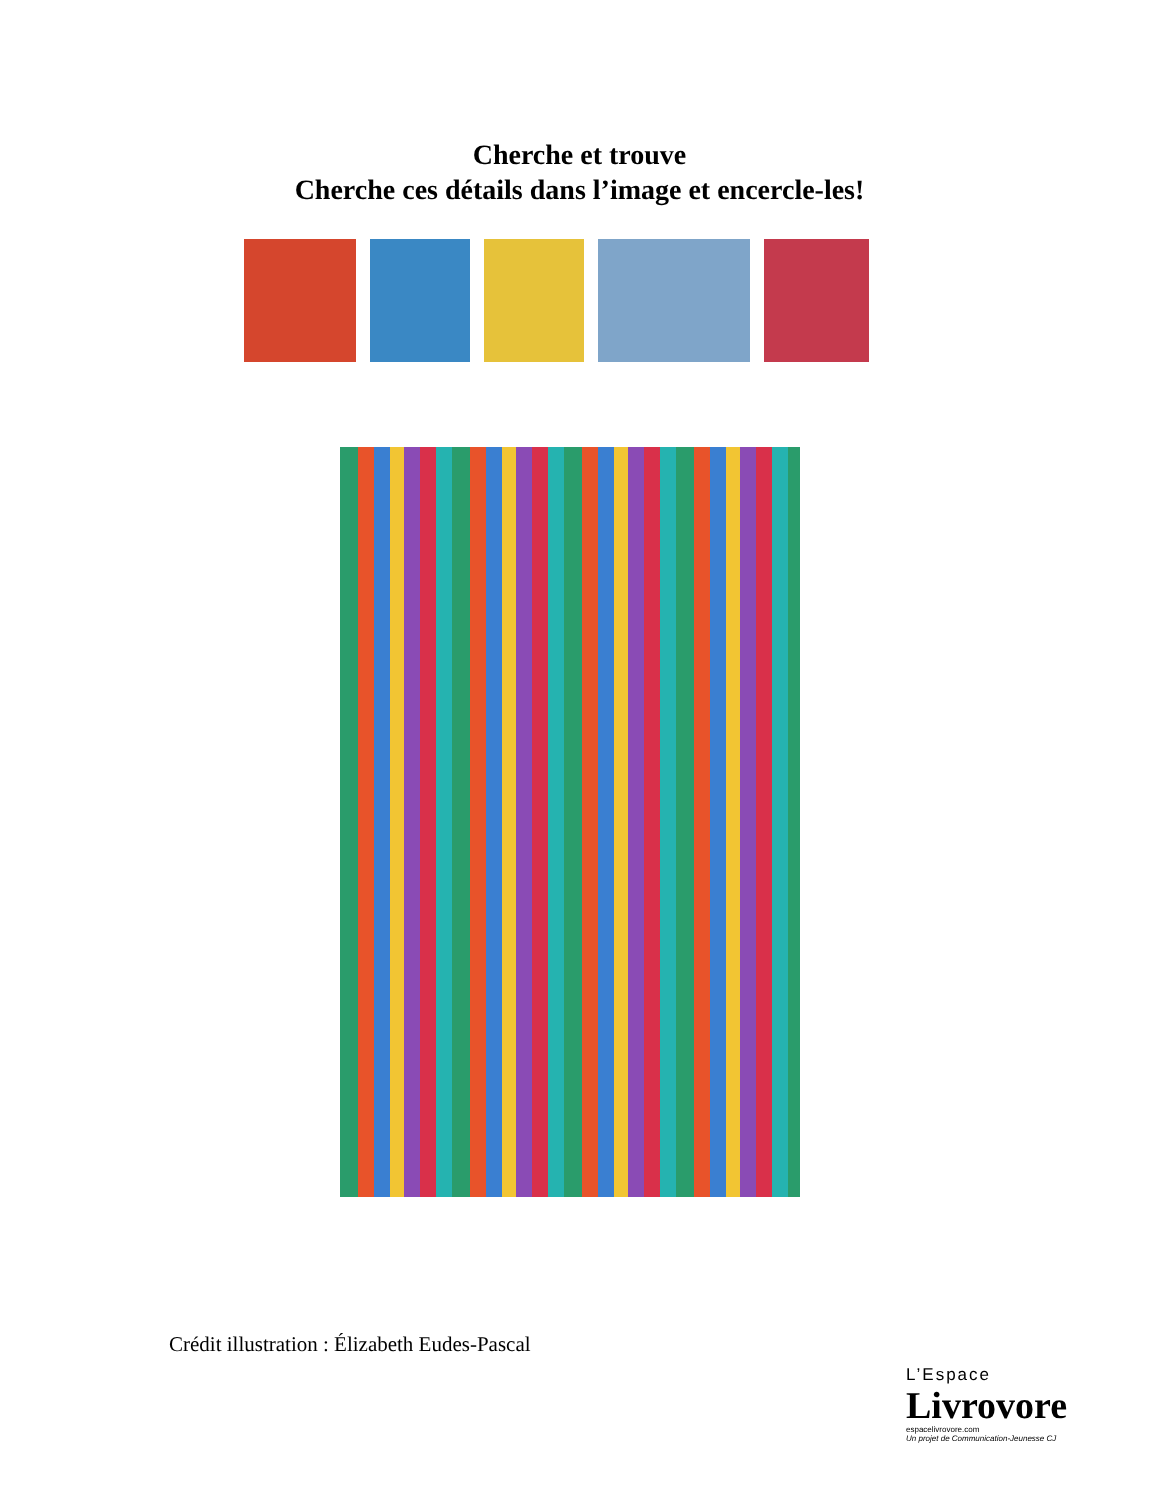Cherche et trouve
Cherche ces détails dans l’image et encercle-les!
Crédit illustration : Élizabeth Eudes-Pascal
L’Espace
Livrovore
espacelivrovore.com
Un projet de Communication-Jeunesse CJ